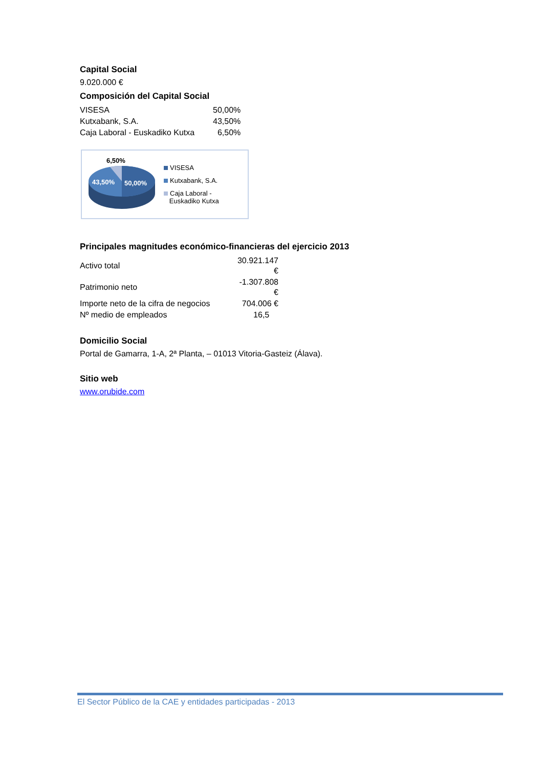Capital Social
9.020.000 €
Composición del Capital Social
| VISESA | 50,00% |
| Kutxabank, S.A. | 43,50% |
| Caja Laboral - Euskadiko Kutxa | 6,50% |
6,50%
43,50%
50,00%
VISESA
Kutxabank, S.A.
Caja Laboral -
Euskadiko Kutxa
Principales magnitudes económico-financieras del ejercicio 2013
| Activo total | 30.921.147 € |
| Patrimonio neto | -1.307.808 € |
| Importe neto de la cifra de negocios | 704.006 € |
| Nº medio de empleados | 16,5 |
Domicilio Social
Portal de Gamarra, 1-A, 2ª Planta, – 01013 Vitoria-Gasteiz (Álava).
Sitio web
www.orubide.com
El Sector Público de la CAE y entidades participadas - 2013